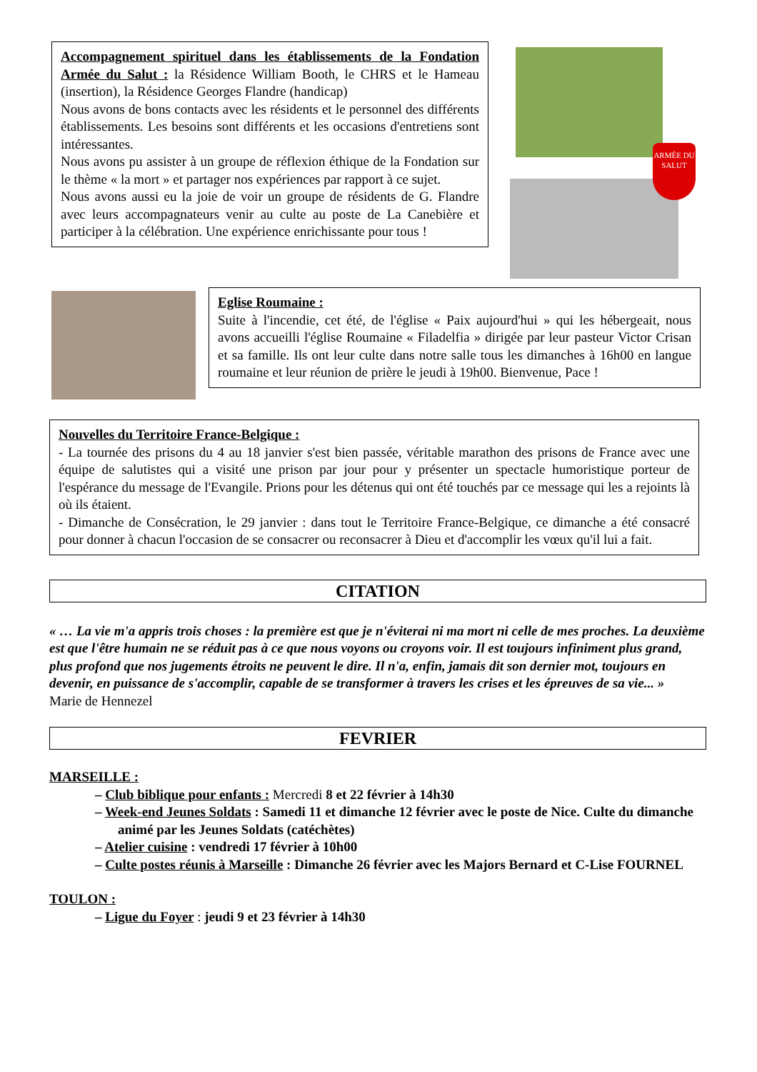Accompagnement spirituel dans les établissements de la Fondation Armée du Salut : la Résidence William Booth, le CHRS et le Hameau (insertion), la Résidence Georges Flandre (handicap)
Nous avons de bons contacts avec les résidents et le personnel des différents établissements. Les besoins sont différents et les occasions d'entretiens sont intéressantes.
Nous avons pu assister à un groupe de réflexion éthique de la Fondation sur le thème « la mort » et partager nos expériences par rapport à ce sujet.
Nous avons aussi eu la joie de voir un groupe de résidents de G. Flandre avec leurs accompagnateurs venir au culte au poste de La Canebière et participer à la célébration. Une expérience enrichissante pour tous !
ARMÉE DU SALUT
Eglise Roumaine :
Suite à l'incendie, cet été, de l'église « Paix aujourd'hui » qui les hébergeait, nous avons accueilli l'église Roumaine « Filadelfia » dirigée par leur pasteur Victor Crisan et sa famille. Ils ont leur culte dans notre salle tous les dimanches à 16h00 en langue roumaine et leur réunion de prière le jeudi à 19h00. Bienvenue, Pace !
Nouvelles du Territoire France-Belgique :
- La tournée des prisons du 4 au 18 janvier s'est bien passée, véritable marathon des prisons de France avec une équipe de salutistes qui a visité une prison par jour pour y présenter un spectacle humoristique porteur de l'espérance du message de l'Evangile. Prions pour les détenus qui ont été touchés par ce message qui les a rejoints là où ils étaient.
- Dimanche de Consécration, le 29 janvier : dans tout le Territoire France-Belgique, ce dimanche a été consacré pour donner à chacun l'occasion de se consacrer ou reconsacrer à Dieu et d'accomplir les vœux qu'il lui a fait.
CITATION
« … La vie m'a appris trois choses : la première est que je n'éviterai ni ma mort ni celle de mes proches. La deuxième est que l'être humain ne se réduit pas à ce que nous voyons ou croyons voir. Il est toujours infiniment plus grand, plus profond que nos jugements étroits ne peuvent le dire. Il n'a, enfin, jamais dit son dernier mot, toujours en devenir, en puissance de s'accomplir, capable de se transformer à travers les crises et les épreuves de sa vie... »
Marie de Hennezel
FEVRIER
MARSEILLE :
– Club biblique pour enfants : Mercredi 8 et 22 février à 14h30
– Week-end Jeunes Soldats : Samedi 11 et dimanche 12 février avec le poste de Nice. Culte du dimanche animé par les Jeunes Soldats (catéchètes)
– Atelier cuisine : vendredi 17 février à 10h00
– Culte postes réunis à Marseille : Dimanche 26 février avec les Majors Bernard et C-Lise FOURNEL
TOULON :
– Ligue du Foyer : jeudi 9 et 23 février à 14h30